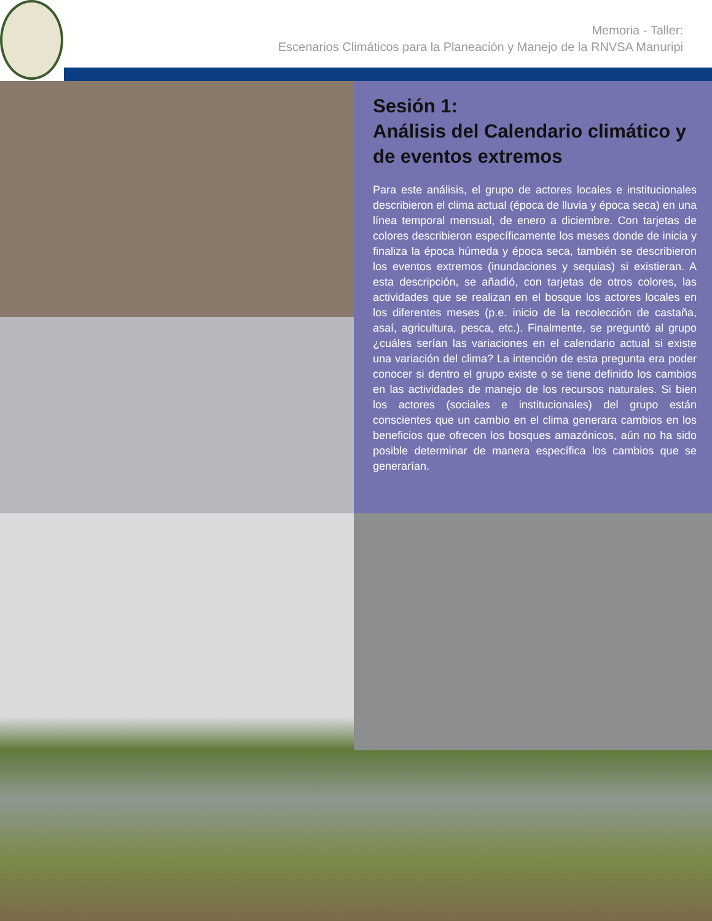Memoria - Taller:
Escenarios Climáticos para la Planeación y Manejo de la RNVSA Manuripi
Sesión 1:
Análisis del Calendario climático y de eventos extremos
Para este análisis, el grupo de actores locales e institucionales describieron el clima actual (época de lluvia y época seca) en una línea temporal mensual, de enero a diciembre. Con tarjetas de colores describieron específicamente los meses donde de inicia y finaliza la época húmeda y época seca, también se describieron los eventos extremos (inundaciones y sequias) si existieran. A esta descripción, se añadió, con tarjetas de otros colores, las actividades que se realizan en el bosque los actores locales en los diferentes meses (p.e. inicio de la recolección de castaña, asaí, agricultura, pesca, etc.). Finalmente, se preguntó al grupo ¿cuáles serían las variaciones en el calendario actual si existe una variación del clima? La intención de esta pregunta era poder conocer si dentro el grupo existe o se tiene definido los cambios en las actividades de manejo de los recursos naturales. Si bien los actores (sociales e institucionales) del grupo están conscientes que un cambio en el clima generara cambios en los beneficios que ofrecen los bosques amazónicos, aún no ha sido posible determinar de manera específica los cambios que se generarían.